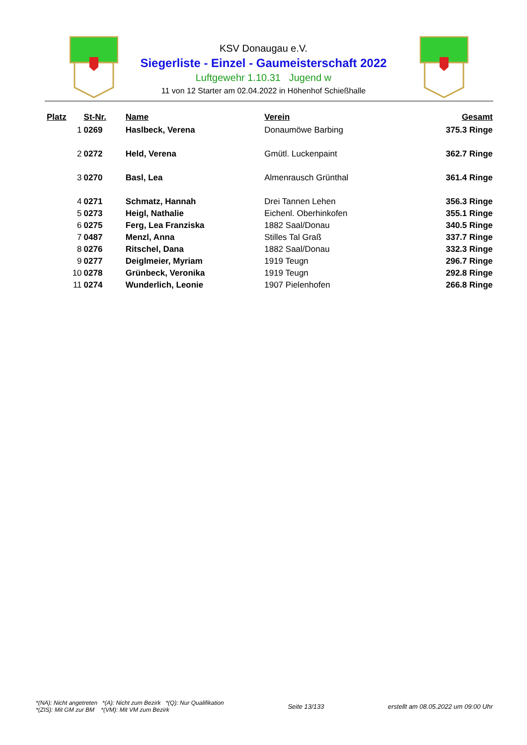KSV Donaugau e.V.
Siegerliste - Einzel - Gaumeisterschaft 2022
Luftgewehr 1.10.31 Jugend w
11 von 12 Starter am 02.04.2022 in Höhenhof Schießhalle
| Platz | St-Nr. | Name | Verein | Gesamt |
| --- | --- | --- | --- | --- |
| 1 | 0269 | Haslbeck, Verena | Donaumöwe Barbing | 375.3 Ringe |
| 2 | 0272 | Held, Verena | Gmütl. Luckenpaint | 362.7 Ringe |
| 3 | 0270 | Basl, Lea | Almenrausch Grünthal | 361.4 Ringe |
| 4 | 0271 | Schmatz, Hannah | Drei Tannen Lehen | 356.3 Ringe |
| 5 | 0273 | Heigl, Nathalie | Eichenl. Oberhinkofen | 355.1 Ringe |
| 6 | 0275 | Ferg, Lea Franziska | 1882 Saal/Donau | 340.5 Ringe |
| 7 | 0487 | Menzl, Anna | Stilles Tal Graß | 337.7 Ringe |
| 8 | 0276 | Ritschel, Dana | 1882 Saal/Donau | 332.3 Ringe |
| 9 | 0277 | Deiglmeier, Myriam | 1919 Teugn | 296.7 Ringe |
| 10 | 0278 | Grünbeck, Veronika | 1919 Teugn | 292.8 Ringe |
| 11 | 0274 | Wunderlich, Leonie | 1907 Pielenhofen | 266.8 Ringe |
*(NA): Nicht angetreten *(A): Nicht zum Bezirk *(Q): Nur Qualifikation
*(ZIS): Mit GM zur BM *(VM): Mit VM zum Bezirk
Seite 13/133
erstellt am 08.05.2022 um 09:00 Uhr